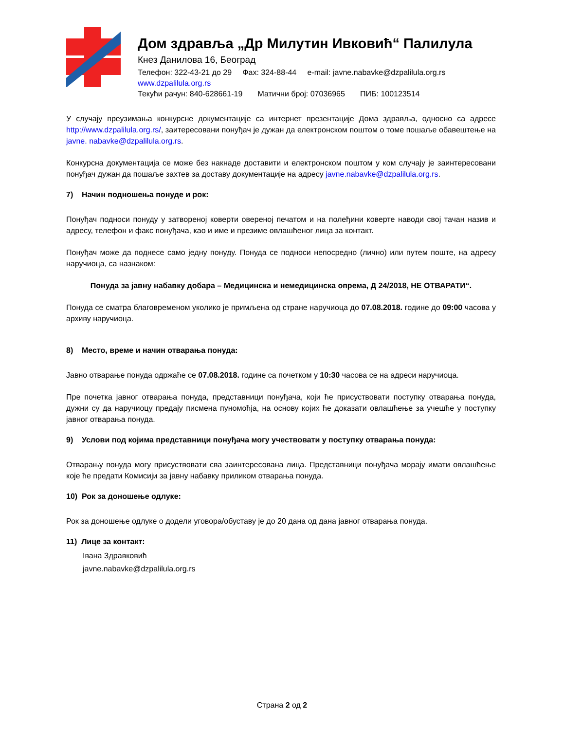Дом здравља „Др Милутин Ивковић“ Палилула
Кнез Данилова 16, Београд
Телефон: 322-43-21 до 29 Фах: 324-88-44 e-mail: javne.nabavke@dzpalilula.org.rs
www.dzpalilula.org.rs
Текући рачун: 840-628661-19 Матични број: 07036965 ПИБ: 100123514
У случају преузимања конкурсне документације са интернет презентације Дома здравља, односно са адресе http://www.dzpalilula.org.rs/, заитересовани понуђач је дужан да електронском поштом о томе пошаље обавештење на javne. nabavke@dzpalilula.org.rs.
Конкурсна документација се може без накнаде доставити и електронском поштом у ком случају је заинтересовани понуђач дужан да пошаље захтев за доставу документације на адресу javne.nabavke@dzpalilula.org.rs.
7) Начин подношења понуде и рок:
Понуђач подноси понуду у затвореној коверти овереној печатом и на полеђини коверте наводи свој тачан назив и адресу, телефон и факс понуђача, као и име и презиме овлашћеног лица за контакт.
Понуђач може да поднесе само једну понуду. Понуда се подноси непосредно (лично) или путем поште, на адресу наручиоца, са назнаком:
Понуда за јавну набавку добара – Медицинска и немедицинска опрема, Д 24/2018, НЕ ОТВАРАТИ“.
Понуда се сматра благовременом уколико је примљена од стране наручиоца до 07.08.2018. године до 09:00 часова у архиву наручиоца.
8) Место, време и начин отварања понуда:
Јавно отварање понуда одржаће се 07.08.2018. године са почетком у 10:30 часова се на адреси наручиоца.
Пре почетка јавног отварања понуда, представници понуђача, који ће присуствовати поступку отварања понуда, дужни су да наручиоцу предају писмена пуномоћја, на основу којих ће доказати овлашћење за учешће у поступку јавног отварања понуда.
9) Услови под којима представници понуђача могу учествовати у поступку отварања понуда:
Отварању понуда могу присуствовати сва заинтересована лица. Представници понуђача морају имати овлашћење које ће предати Комисији за јавну набавку приликом отварања понуда.
10) Рок за доношење одлуке:
Рок за доношење одлуке о додели уговора/обуставу је до 20 дана од дана јавног отварања понуда.
11) Лице за контакт:
Івана Здравковић
javne.nabavke@dzpalilula.org.rs
Страна 2 од 2